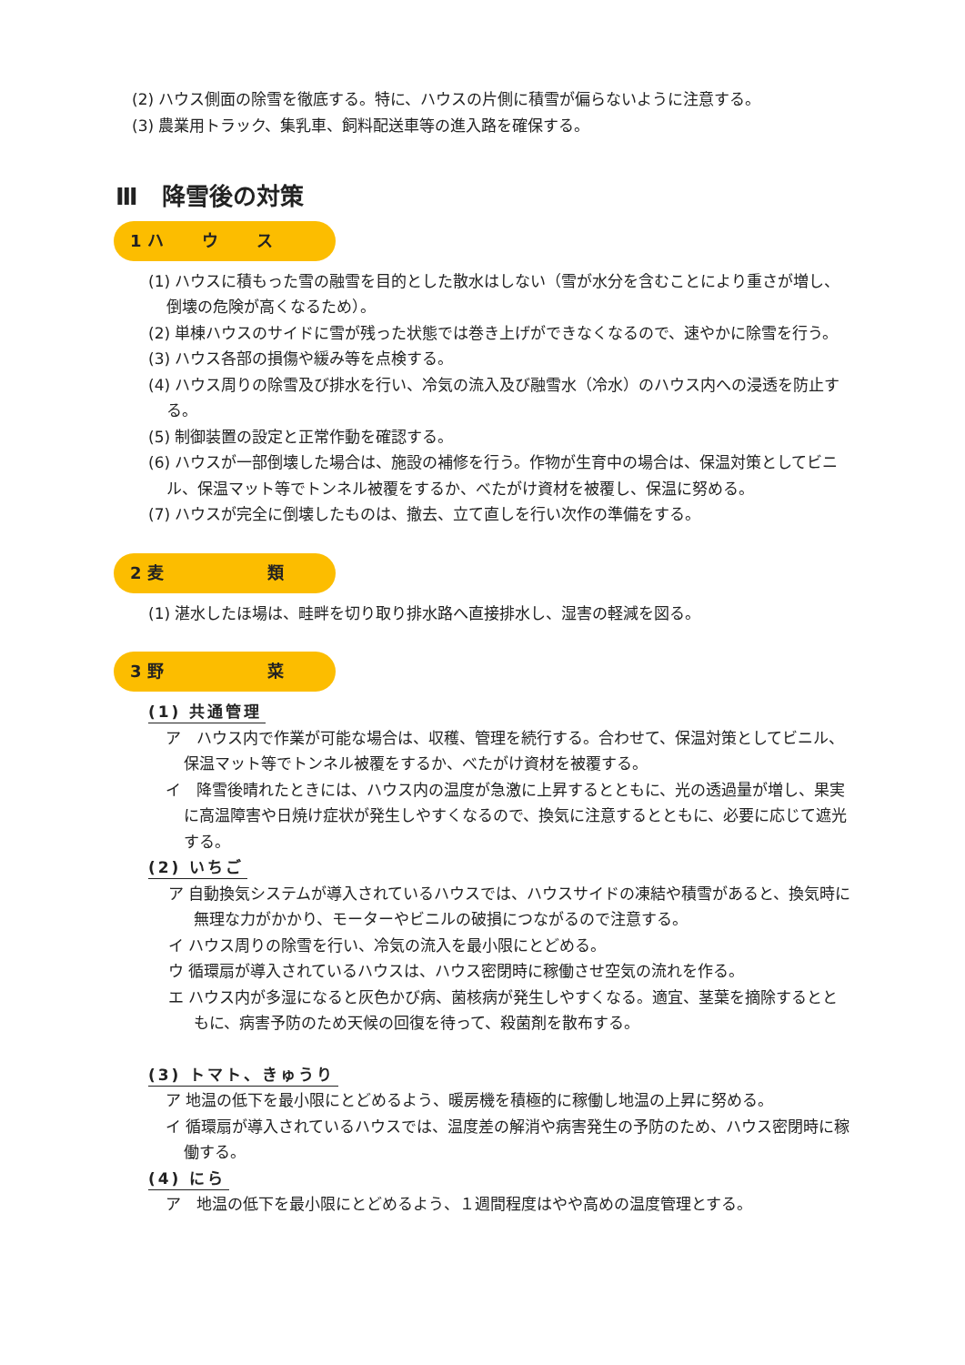(2) ハウス側面の除雪を徹底する。特に、ハウスの片側に積雪が偏らないように注意する。
(3) 農業用トラック、集乳車、飼料配送車等の進入路を確保する。
Ⅲ　降雪後の対策
1 ハ　　 ウ　　 ス
(1) ハウスに積もった雪の融雪を目的とした散水はしない（雪が水分を含むことにより重さが増し、倒壊の危険が高くなるため）。
(2) 単棟ハウスのサイドに雪が残った状態では巻き上げができなくなるので、速やかに除雪を行う。
(3) ハウス各部の損傷や緩み等を点検する。
(4) ハウス周りの除雪及び排水を行い、冷気の流入及び融雪水（冷水）のハウス内への浸透を防止する。
(5) 制御装置の設定と正常作動を確認する。
(6) ハウスが一部倒壊した場合は、施設の補修を行う。作物が生育中の場合は、保温対策としてビニル、保温マット等でトンネル被覆をするか、べたがけ資材を被覆し、保温に努める。
(7) ハウスが完全に倒壊したものは、撤去、立て直しを行い次作の準備をする。
2 麦　　　　　　 類
(1) 湛水したほ場は、畦畔を切り取り排水路へ直接排水し、湿害の軽減を図る。
3 野　　　　　　 菜
(1) 共通管理
ア　ハウス内で作業が可能な場合は、収穫、管理を続行する。合わせて、保温対策としてビニル、保温マット等でトンネル被覆をするか、べたがけ資材を被覆する。
イ　降雪後晴れたときには、ハウス内の温度が急激に上昇するとともに、光の透過量が増し、果実に高温障害や日焼け症状が発生しやすくなるので、換気に注意するとともに、必要に応じて遮光する。
(2) いちご
ア 自動換気システムが導入されているハウスでは、ハウスサイドの凍結や積雪があると、換気時に無理な力がかかり、モーターやビニルの破損につながるので注意する。
イ ハウス周りの除雪を行い、冷気の流入を最小限にとどめる。
ウ 循環扇が導入されているハウスは、ハウス密閉時に稼働させ空気の流れを作る。
エ ハウス内が多湿になると灰色かび病、菌核病が発生しやすくなる。適宜、茎葉を摘除するとともに、病害予防のため天候の回復を待って、殺菌剤を散布する。
(3) トマト、きゅうり
ア 地温の低下を最小限にとどめるよう、暖房機を積極的に稼働し地温の上昇に努める。
イ 循環扇が導入されているハウスでは、温度差の解消や病害発生の予防のため、ハウス密閉時に稼働する。
(4) にら
ア　地温の低下を最小限にとどめるよう、１週間程度はやや高めの温度管理とする。